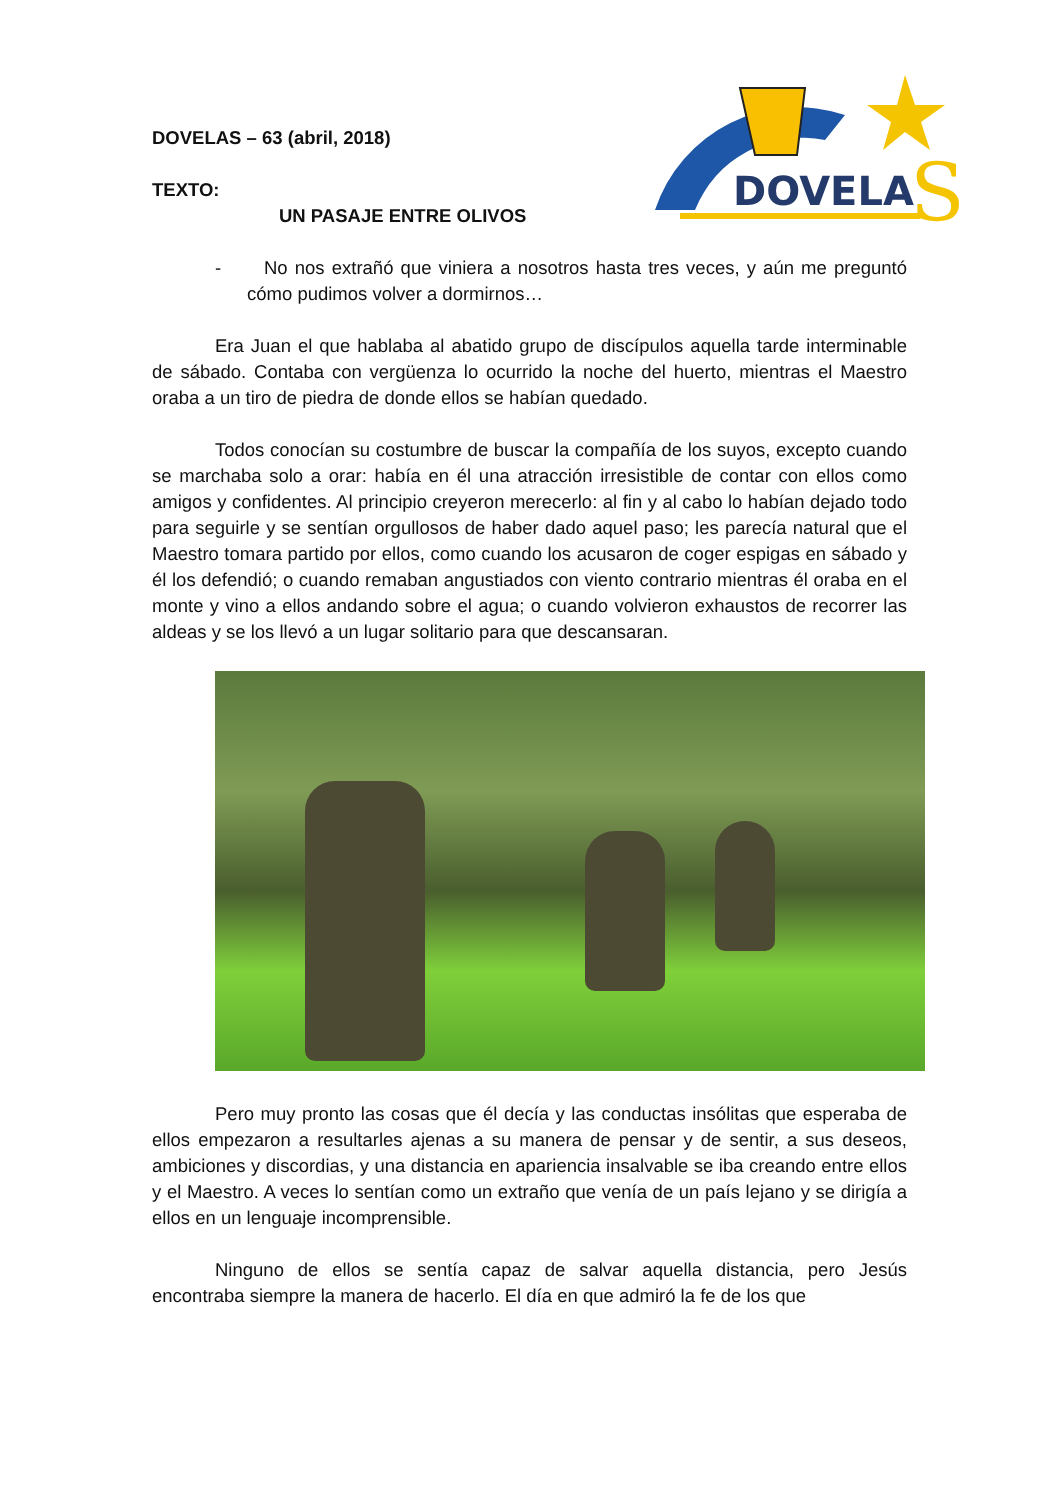DOVELA
S
DOVELAS – 63 (abril, 2018)
TEXTO:
UN PASAJE ENTRE OLIVOS
- No nos extrañó que viniera a nosotros hasta tres veces, y aún me preguntó cómo pudimos volver a dormirnos…
Era Juan el que hablaba al abatido grupo de discípulos aquella tarde interminable de sábado. Contaba con vergüenza lo ocurrido la noche del huerto, mientras el Maestro oraba a un tiro de piedra de donde ellos se habían quedado.
Todos conocían su costumbre de buscar la compañía de los suyos, excepto cuando se marchaba solo a orar: había en él una atracción irresistible de contar con ellos como amigos y confidentes. Al principio creyeron merecerlo: al fin y al cabo lo habían dejado todo para seguirle y se sentían orgullosos de haber dado aquel paso; les parecía natural que el Maestro tomara partido por ellos, como cuando los acusaron de coger espigas en sábado y él los defendió; o cuando remaban angustiados con viento contrario mientras él oraba en el monte y vino a ellos andando sobre el agua; o cuando volvieron exhaustos de recorrer las aldeas y se los llevó a un lugar solitario para que descansaran.
Pero muy pronto las cosas que él decía y las conductas insólitas que esperaba de ellos empezaron a resultarles ajenas a su manera de pensar y de sentir, a sus deseos, ambiciones y discordias, y una distancia en apariencia insalvable se iba creando entre ellos y el Maestro. A veces lo sentían como un extraño que venía de un país lejano y se dirigía a ellos en un lenguaje incomprensible.
Ninguno de ellos se sentía capaz de salvar aquella distancia, pero Jesús encontraba siempre la manera de hacerlo. El día en que admiró la fe de los que